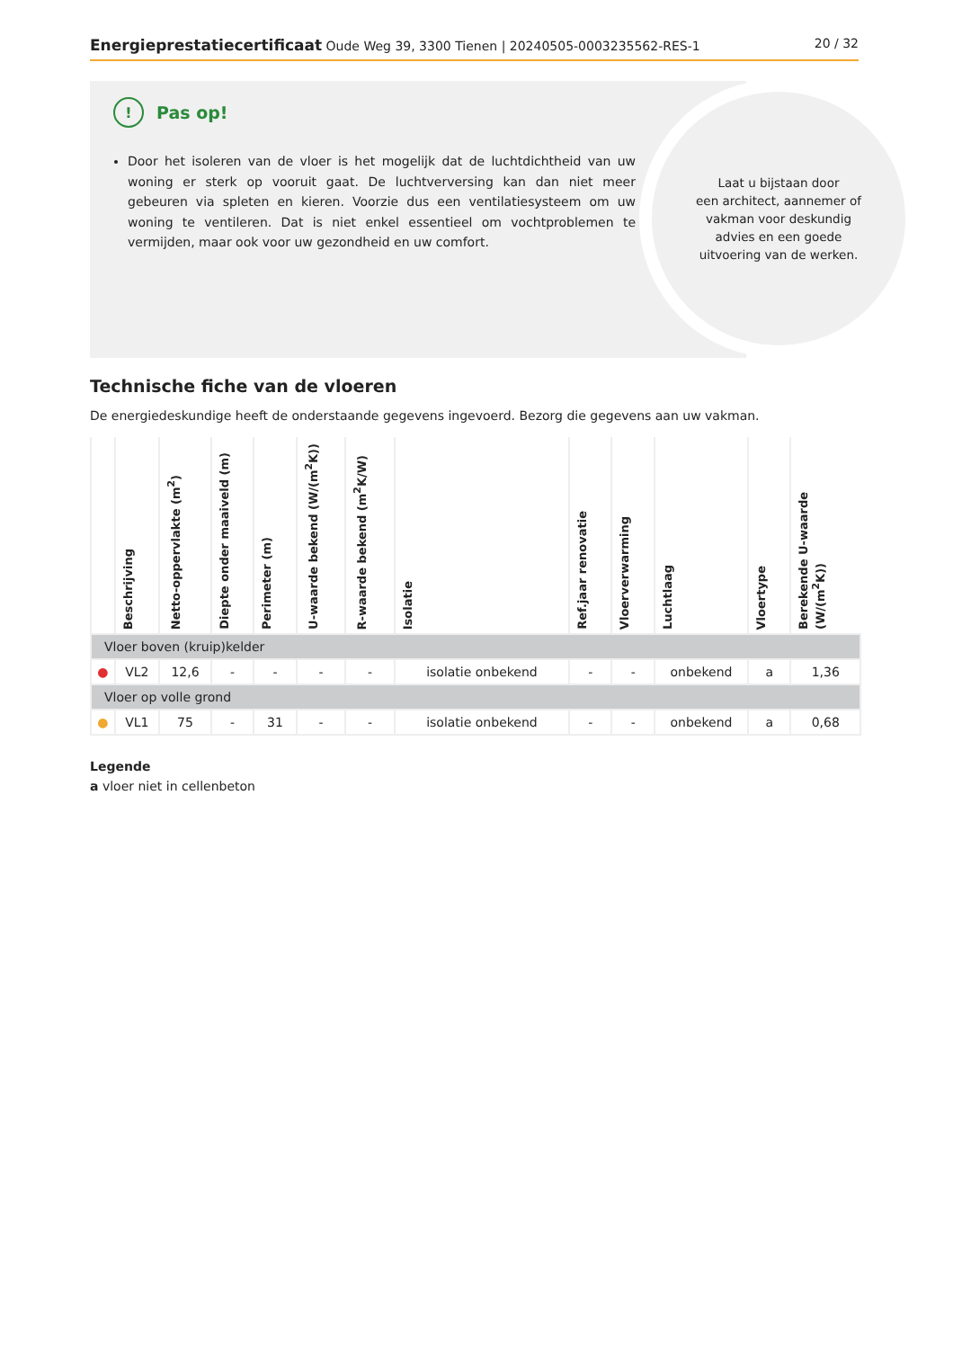Energieprestatiecertificaat Oude Weg 39, 3300 Tienen | 20240505-0003235562-RES-1
20 / 32
Laat u bijstaan door
een architect, aannemer of
vakman voor deskundig
advies en een goede
uitvoering van de werken.
! Pas op!
Door het isoleren van de vloer is het mogelijk dat de luchtdichtheid van uw woning er sterk op vooruit gaat. De luchtverversing kan dan niet meer gebeuren via spleten en kieren. Voorzie dus een ventilatiesysteem om uw woning te ventileren. Dat is niet enkel essentieel om vochtproblemen te vermijden, maar ook voor uw gezondheid en uw comfort.
Technische fiche van de vloeren
De energiedeskundige heeft de onderstaande gegevens ingevoerd. Bezorg die gegevens aan uw vakman.
| | Beschrijving | Netto-oppervlakte (m<sup>2</sup>) | Diepte onder maaiveld (m) | Perimeter (m) | U-waarde bekend (W/(m<sup>2</sup>K)) | R-waarde bekend (m<sup>2</sup>K/W) | Isolatie | Ref.jaar renovatie | Vloerverwarming | Luchtlaag | Vloertype | Berekende U-waarde (W/(m<sup>2</sup>K)) |
| --- | --- | --- | --- | --- | --- | --- | --- | --- | --- | --- | --- | --- |
| Vloer boven (kruip)kelder | | | | | | | | | | | | |
| ● | VL2 | 12,6 | - | - | - | - | isolatie onbekend | - | - | onbekend | a | 1,36 |
| Vloer op volle grond | | | | | | | | | | | | |
| ● | VL1 | 75 | - | 31 | - | - | isolatie onbekend | - | - | onbekend | a | 0,68 |
Legende
a vloer niet in cellenbeton